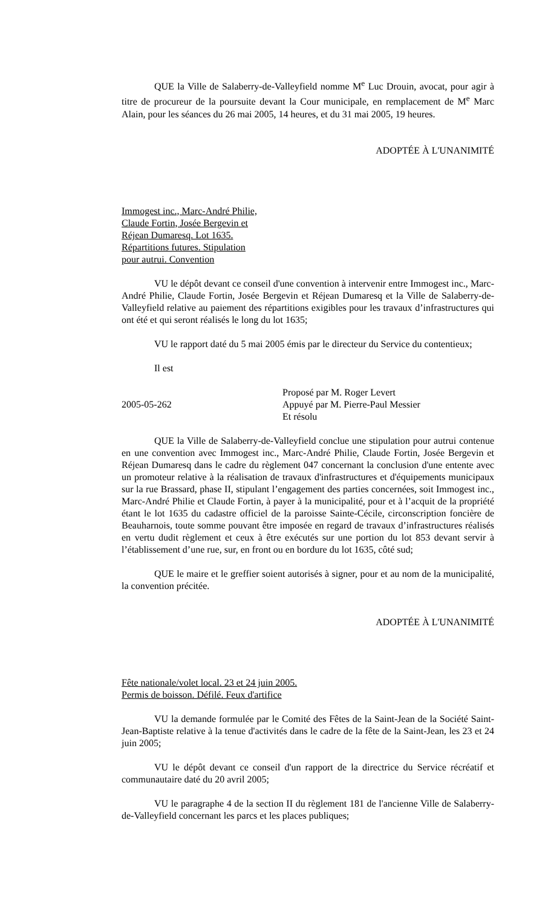QUE la Ville de Salaberry-de-Valleyfield nomme M<sup>e</sup> Luc Drouin, avocat, pour agir à titre de procureur de la poursuite devant la Cour municipale, en remplacement de M<sup>e</sup> Marc Alain, pour les séances du 26 mai 2005, 14 heures, et du 31 mai 2005, 19 heures.
ADOPTÉE À L'UNANIMITÉ
Immogest inc., Marc-André Philie,
Claude Fortin, Josée Bergevin et
Réjean Dumaresq. Lot 1635.
Répartitions futures. Stipulation
pour autrui. Convention
VU le dépôt devant ce conseil d'une convention à intervenir entre Immogest inc., Marc-André Philie, Claude Fortin, Josée Bergevin et Réjean Dumaresq et la Ville de Salaberry-de-Valleyfield relative au paiement des répartitions exigibles pour les travaux d’infrastructures qui ont été et qui seront réalisés le long du lot 1635;
VU le rapport daté du 5 mai 2005 émis par le directeur du Service du contentieux;
Il est
2005-05-262 Proposé par M. Roger Levert
Appuyé par M. Pierre-Paul Messier
Et résolu
QUE la Ville de Salaberry-de-Valleyfield conclue une stipulation pour autrui contenue en une convention avec Immogest inc., Marc-André Philie, Claude Fortin, Josée Bergevin et Réjean Dumaresq dans le cadre du règlement 047 concernant la conclusion d'une entente avec un promoteur relative à la réalisation de travaux d'infrastructures et d'équipements municipaux sur la rue Brassard, phase II, stipulant l’engagement des parties concernées, soit Immogest inc., Marc-André Philie et Claude Fortin, à payer à la municipalité, pour et à l’acquit de la propriété étant le lot 1635 du cadastre officiel de la paroisse Sainte-Cécile, circonscription foncière de Beauharnois, toute somme pouvant être imposée en regard de travaux d’infrastructures réalisés en vertu dudit règlement et ceux à être exécutés sur une portion du lot 853 devant servir à l’établissement d’une rue, sur, en front ou en bordure du lot 1635, côté sud;
QUE le maire et le greffier soient autorisés à signer, pour et au nom de la municipalité, la convention précitée.
ADOPTÉE À L'UNANIMITÉ
Fête nationale/volet local. 23 et 24 juin 2005.
Permis de boisson. Défilé. Feux d'artifice
VU la demande formulée par le Comité des Fêtes de la Saint-Jean de la Société Saint-Jean-Baptiste relative à la tenue d'activités dans le cadre de la fête de la Saint-Jean, les 23 et 24 juin 2005;
VU le dépôt devant ce conseil d'un rapport de la directrice du Service récréatif et communautaire daté du 20 avril 2005;
VU le paragraphe 4 de la section II du règlement 181 de l'ancienne Ville de Salaberry-de-Valleyfield concernant les parcs et les places publiques;